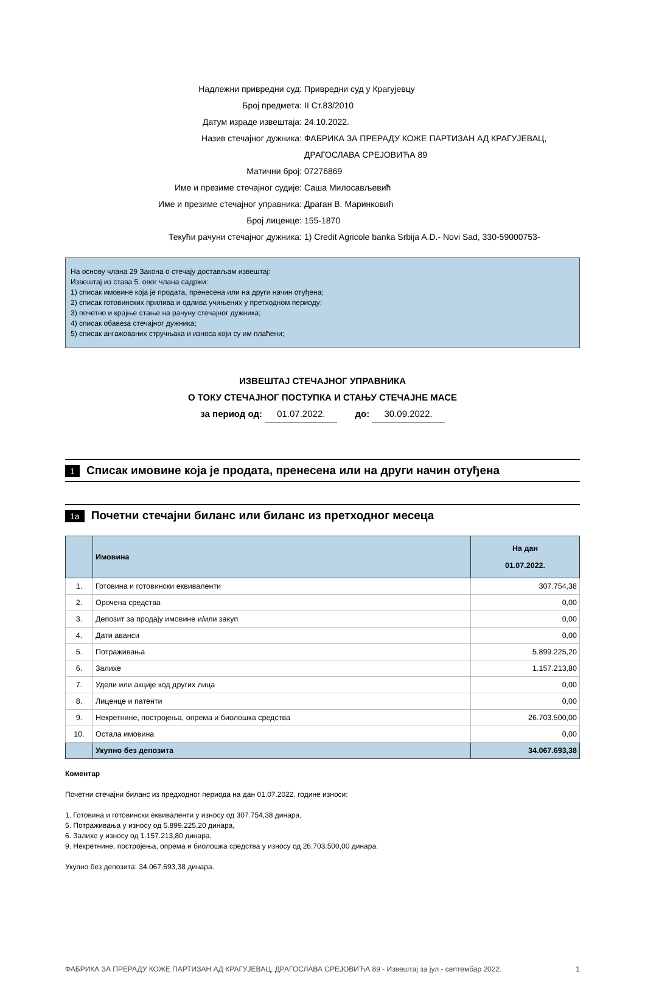Надлежни привредни суд: Привредни суд у Крагујевцу
Број предмета: II Ст.83/2010
Датум израде извештаја: 24.10.2022.
Назив стечајног дужника: ФАБРИКА ЗА ПРЕРАДУ КОЖЕ ПАРТИЗАН АД КРАГУЈЕВАЦ, ДРАГОСЛАВА СРЕЈОВИЋА 89
Матични број: 07276869
Име и презиме стечајног судије: Саша Милосављевић
Име и презиме стечајног управника: Драган В. Маринковић
Број лиценце: 155-1870
Текући рачуни стечајног дужника: 1) Credit Agricole banka Srbija A.D.- Novi Sad, 330-59000753-
На основу члана 29 Закона о стечају достављам извештај:
Извештај из става 5. овог члана садржи:
1) списак имовине која је продата, пренесена или на други начин отуђена;
2) списак готовинских прилива и одлива учињених у претходном периоду;
3) почетно и крајње стање на рачуну стечајног дужника;
4) списак обавеза стечајног дужника;
5) списак ангажованих стручњака и износа који су им плаћени;
ИЗВЕШТАЈ СТЕЧАЈНОГ УПРАВНИКА
О ТОКУ СТЕЧАЈНОГ ПОСТУПКА И СТАЊУ СТЕЧАЈНЕ МАСЕ
за период од: 01.07.2022. до: 30.09.2022.
1 Списак имовине која је продата, пренесена или на други начин отуђена
1а Почетни стечајни биланс или биланс из претходног месеца
| | Имовина | На дан 01.07.2022. |
| --- | --- | --- |
| 1. | Готовина и готовински еквиваленти | 307.754,38 |
| 2. | Орочена средства | 0,00 |
| 3. | Депозит за продају имовине и/или закуп | 0,00 |
| 4. | Дати аванси | 0,00 |
| 5. | Потраживања | 5.899.225,20 |
| 6. | Залихе | 1.157.213,80 |
| 7. | Удели или акције код других лица | 0,00 |
| 8. | Лиценце и патенти | 0,00 |
| 9. | Некретнине, постројења, опрема и биолошка средства | 26.703.500,00 |
| 10. | Остала имовина | 0,00 |
| | Укупно без депозита | 34.067.693,38 |
Коментар
Почетни стечајни биланс из предходног периода на дан 01.07.2022. године износи:
1. Готовина и готовински еквиваленти у износу од 307.754,38 динара,
5. Потраживања у износу од 5.899.225,20 динара,
6. Залихе у износу од 1.157.213,80 динара,
9. Некретнине, постројења, опрема и биолошка средства у износу од 26.703.500,00 динара.
Укупно без депозита: 34.067.693,38 динара.
ФАБРИКА ЗА ПРЕРАДУ КОЖЕ ПАРТИЗАН АД КРАГУЈЕВАЦ, ДРАГОСЛАВА СРЕЈОВИЋА 89 - Извештај за јул - септембар 2022. 1